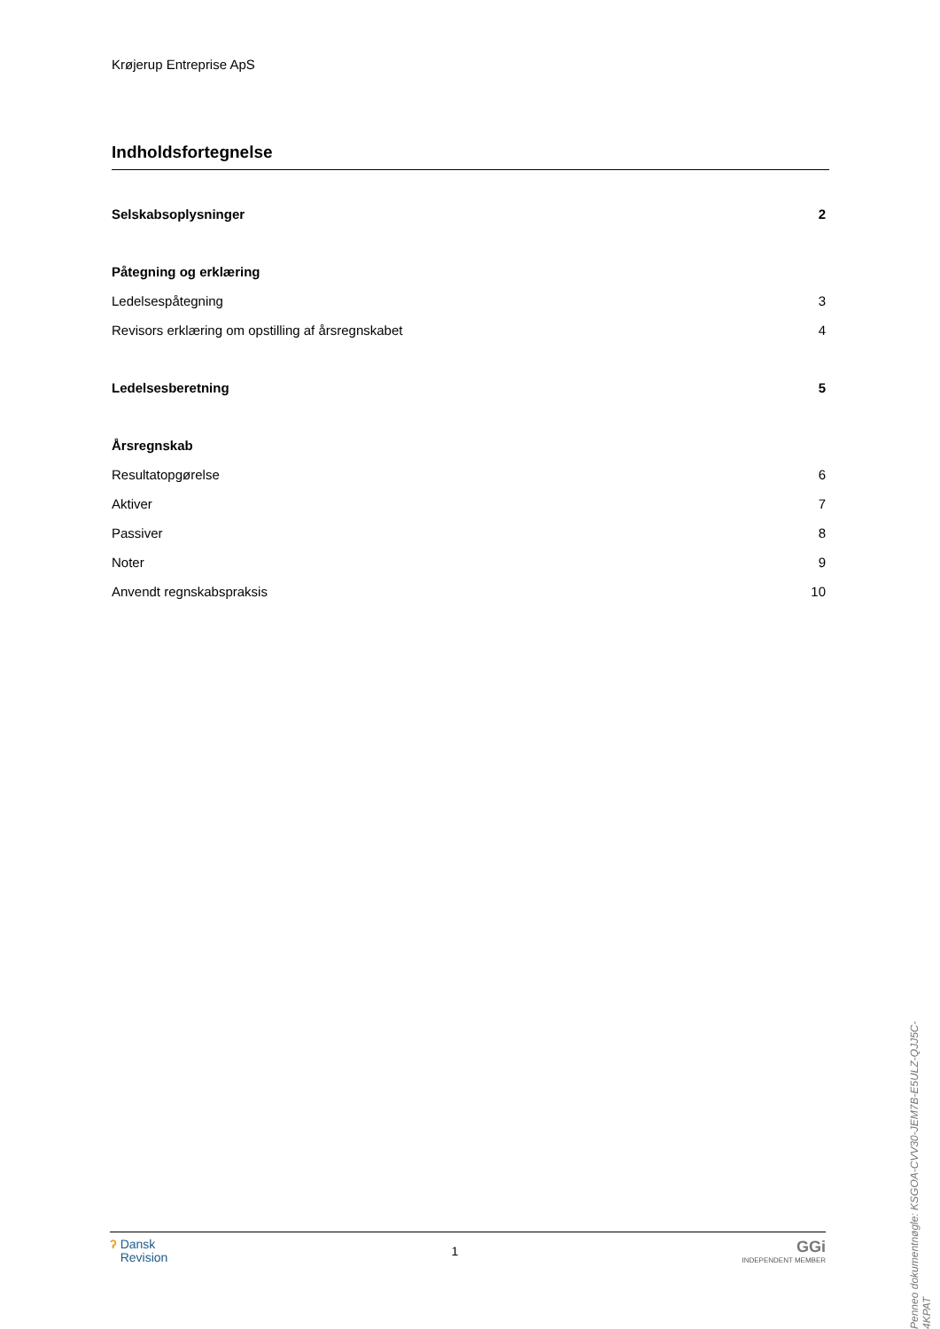Krøjerup Entreprise ApS
Indholdsfortegnelse
Selskabsoplysninger 2
Påtegning og erklæring
Ledelsespåtegning 3
Revisors erklæring om opstilling af årsregnskabet 4
Ledelsesberetning 5
Årsregnskab
Resultatopgørelse 6
Aktiver 7
Passiver 8
Noter 9
Anvendt regnskabspraksis 10
Penneo dokumentnøgle: KSGOA-CVV30-JEM7B-E5ULZ-QJJ5C-4KPAT
ʔ Dansk
Revision
1
GGi
INDEPENDENT MEMBER